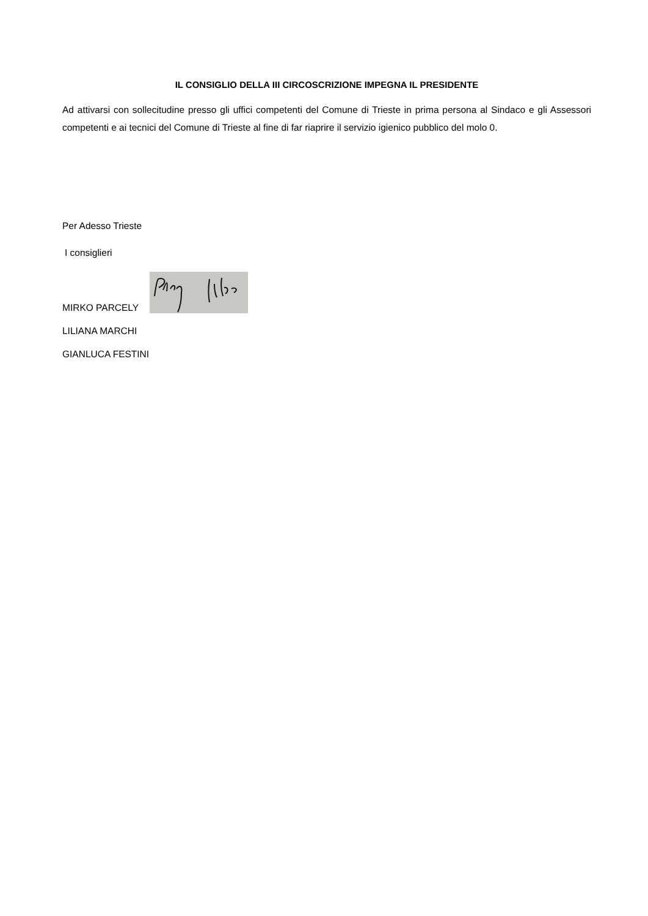IL CONSIGLIO DELLA III CIRCOSCRIZIONE IMPEGNA IL PRESIDENTE
Ad attivarsi con sollecitudine presso gli uffici competenti del Comune di Trieste in prima persona al Sindaco e gli Assessori competenti e ai tecnici del Comune di Trieste al fine di far riaprire il servizio igienico pubblico del molo 0.
Per Adesso Trieste
I consiglieri
MIRKO PARCELY
LILIANA MARCHI
GIANLUCA FESTINI